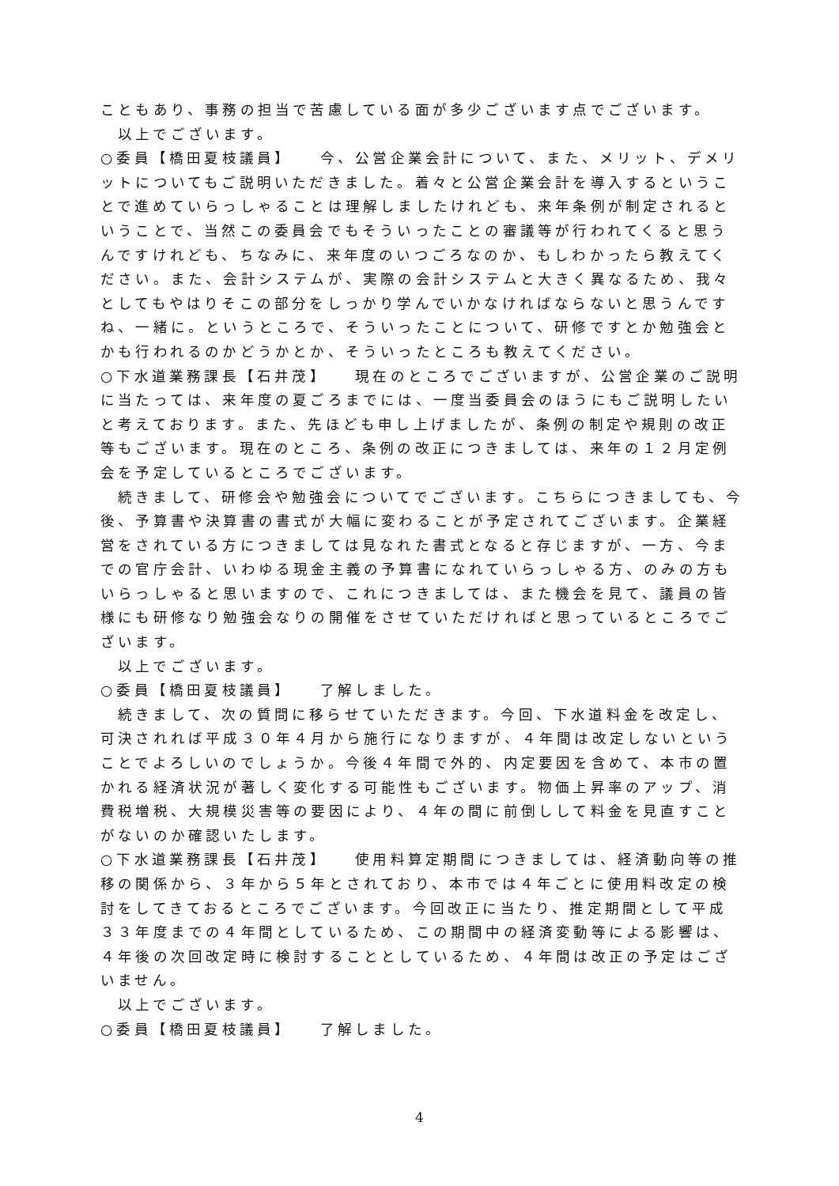こともあり、事務の担当で苦慮している面が多少ございます点でございます。
以上でございます。
○委員【橋田夏枝議員】　　今、公営企業会計について、また、メリット、デメリットについてもご説明いただきました。着々と公営企業会計を導入するということで進めていらっしゃることは理解しましたけれども、来年条例が制定されるということで、当然この委員会でもそういったことの審議等が行われてくると思うんですけれども、ちなみに、来年度のいつごろなのか、もしわかったら教えてください。また、会計システムが、実際の会計システムと大きく異なるため、我々としてもやはりそこの部分をしっかり学んでいかなければならないと思うんですね、一緒に。というところで、そういったことについて、研修ですとか勉強会とかも行われるのかどうかとか、そういったところも教えてください。
○下水道業務課長【石井茂】　　現在のところでございますが、公営企業のご説明に当たっては、来年度の夏ごろまでには、一度当委員会のほうにもご説明したいと考えております。また、先ほども申し上げましたが、条例の制定や規則の改正等もございます。現在のところ、条例の改正につきましては、来年の１２月定例会を予定しているところでございます。
続きまして、研修会や勉強会についてでございます。こちらにつきましても、今後、予算書や決算書の書式が大幅に変わることが予定されてございます。企業経営をされている方につきましては見なれた書式となると存じますが、一方、今までの官庁会計、いわゆる現金主義の予算書になれていらっしゃる方、のみの方もいらっしゃると思いますので、これにつきましては、また機会を見て、議員の皆様にも研修なり勉強会なりの開催をさせていただければと思っているところでございます。
以上でございます。
○委員【橋田夏枝議員】　　了解しました。
続きまして、次の質問に移らせていただきます。今回、下水道料金を改定し、可決されれば平成３０年４月から施行になりますが、４年間は改定しないということでよろしいのでしょうか。今後４年間で外的、内定要因を含めて、本市の置かれる経済状況が著しく変化する可能性もございます。物価上昇率のアップ、消費税増税、大規模災害等の要因により、４年の間に前倒しして料金を見直すことがないのか確認いたします。
○下水道業務課長【石井茂】　　使用料算定期間につきましては、経済動向等の推移の関係から、３年から５年とされており、本市では４年ごとに使用料改定の検討をしてきておるところでございます。今回改正に当たり、推定期間として平成３３年度までの４年間としているため、この期間中の経済変動等による影響は、４年後の次回改定時に検討することとしているため、４年間は改正の予定はございません。
以上でございます。
○委員【橋田夏枝議員】　　了解しました。
4